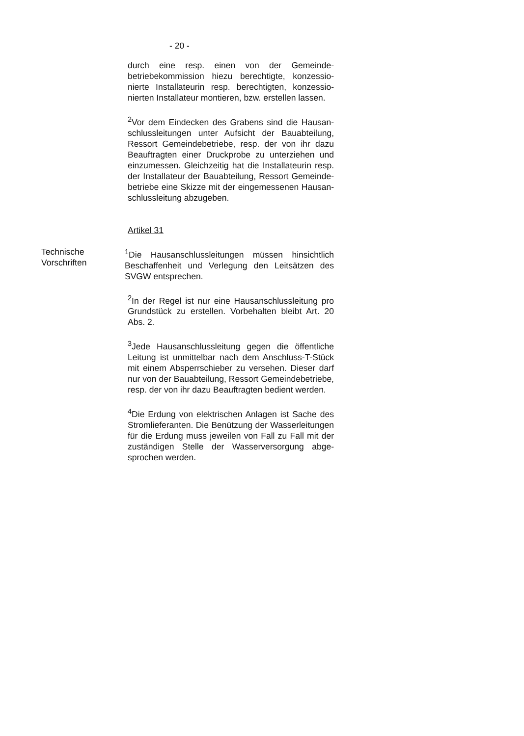- 20 -
durch eine resp. einen von der Gemeinde­betriebekommission hiezu berechtigte, konzessio­nierte Installateurin resp. berechtigten, konzessio­nierten Installateur montieren, bzw. erstellen lassen.
<sup>2</sup> Vor dem Eindecken des Grabens sind die Hausan­schlussleitungen unter Aufsicht der Bauabteilung, Ressort Gemeindebetriebe, resp. der von ihr dazu Beauftragten einer Druckprobe zu unterziehen und einzumessen. Gleichzeitig hat die Installateurin resp. der Installateur der Bauabteilung, Ressort Gemeinde­betriebe eine Skizze mit der eingemessenen Hausan­schlussleitung abzugeben.
Artikel 31
Technische
Vorschriften
<sup>1</sup> Die Hausanschlussleitungen müssen hinsichtlich Beschaffenheit und Verlegung den Leitsätzen des SVGW entsprechen.
<sup>2</sup> In der Regel ist nur eine Hausanschlussleitung pro Grundstück zu erstellen. Vorbehalten bleibt Art. 20 Abs. 2.
<sup>3</sup> Jede Hausanschlussleitung gegen die öffentliche Leitung ist unmittelbar nach dem Anschluss-T-Stück mit einem Absperrschieber zu versehen. Dieser darf nur von der Bauabteilung, Ressort Gemeindebetriebe, resp. der von ihr dazu Beauftragten bedient werden.
<sup>4</sup> Die Erdung von elektrischen Anlagen ist Sache des Stromlieferanten. Die Benützung der Wasserleitungen für die Erdung muss jeweilen von Fall zu Fall mit der zuständigen Stelle der Wasserversorgung abge­sprochen werden.